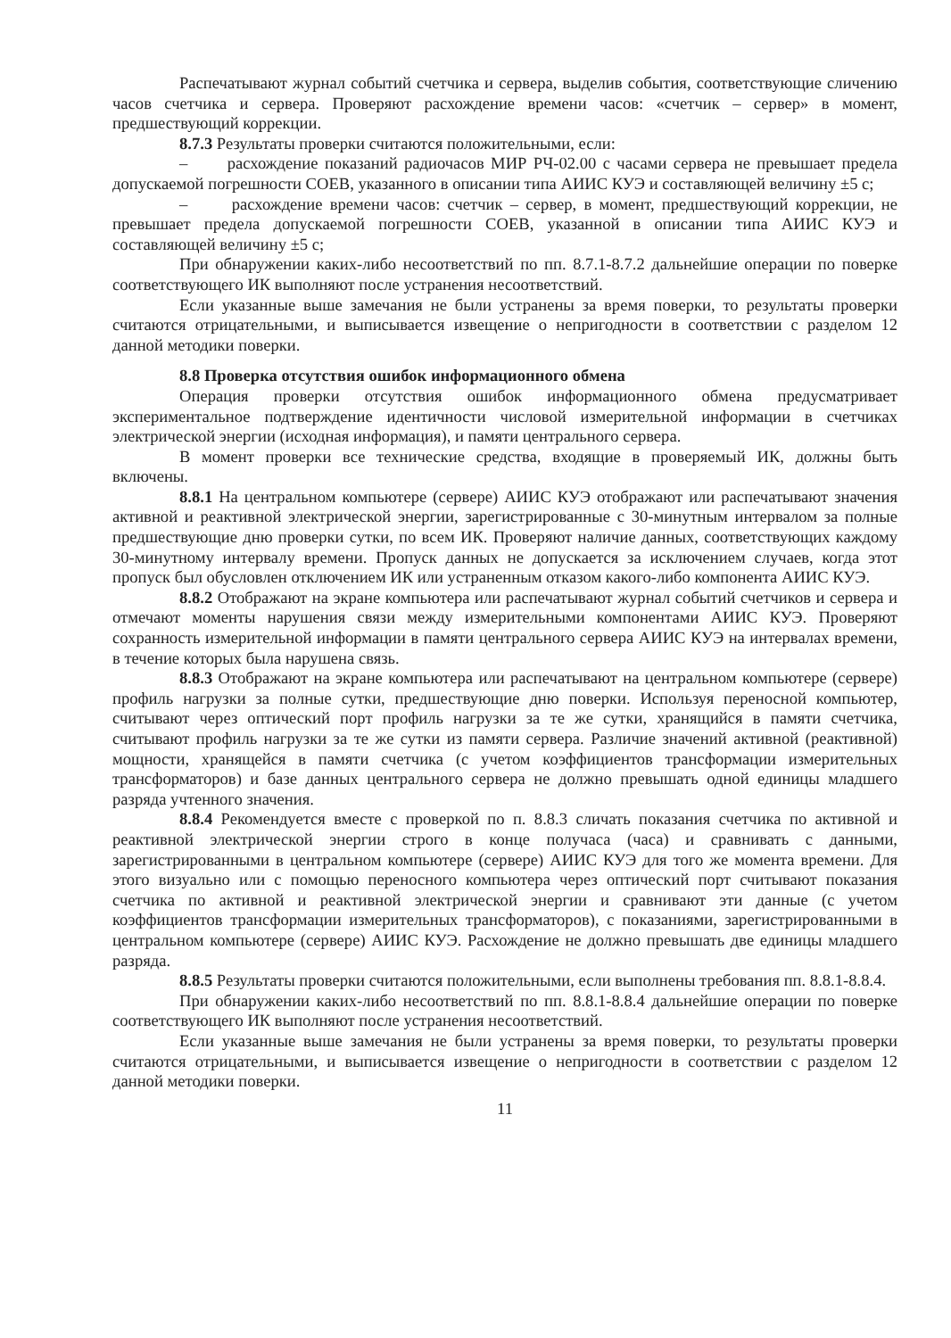Распечатывают журнал событий счетчика и сервера, выделив события, соответствующие сличению часов счетчика и сервера. Проверяют расхождение времени часов: «счетчик – сервер» в момент, предшествующий коррекции.
8.7.3 Результаты проверки считаются положительными, если:
– расхождение показаний радиочасов МИР РЧ-02.00 с часами сервера не превышает предела допускаемой погрешности СОЕВ, указанного в описании типа АИИС КУЭ и составляющей величину ±5 с;
– расхождение времени часов: счетчик – сервер, в момент, предшествующий коррекции, не превышает предела допускаемой погрешности СОЕВ, указанной в описании типа АИИС КУЭ и составляющей величину ±5 с;
При обнаружении каких-либо несоответствий по пп. 8.7.1-8.7.2 дальнейшие операции по поверке соответствующего ИК выполняют после устранения несоответствий.
Если указанные выше замечания не были устранены за время поверки, то результаты проверки считаются отрицательными, и выписывается извещение о непригодности в соответствии с разделом 12 данной методики поверки.
8.8 Проверка отсутствия ошибок информационного обмена
Операция проверки отсутствия ошибок информационного обмена предусматривает экспериментальное подтверждение идентичности числовой измерительной информации в счетчиках электрической энергии (исходная информация), и памяти центрального сервера.
В момент проверки все технические средства, входящие в проверяемый ИК, должны быть включены.
8.8.1 На центральном компьютере (сервере) АИИС КУЭ отображают или распечатывают значения активной и реактивной электрической энергии, зарегистрированные с 30-минутным интервалом за полные предшествующие дню проверки сутки, по всем ИК. Проверяют наличие данных, соответствующих каждому 30-минутному интервалу времени. Пропуск данных не допускается за исключением случаев, когда этот пропуск был обусловлен отключением ИК или устраненным отказом какого-либо компонента АИИС КУЭ.
8.8.2 Отображают на экране компьютера или распечатывают журнал событий счетчиков и сервера и отмечают моменты нарушения связи между измерительными компонентами АИИС КУЭ. Проверяют сохранность измерительной информации в памяти центрального сервера АИИС КУЭ на интервалах времени, в течение которых была нарушена связь.
8.8.3 Отображают на экране компьютера или распечатывают на центральном компьютере (сервере) профиль нагрузки за полные сутки, предшествующие дню поверки. Используя переносной компьютер, считывают через оптический порт профиль нагрузки за те же сутки, хранящийся в памяти счетчика, считывают профиль нагрузки за те же сутки из памяти сервера. Различие значений активной (реактивной) мощности, хранящейся в памяти счетчика (с учетом коэффициентов трансформации измерительных трансформаторов) и базе данных центрального сервера не должно превышать одной единицы младшего разряда учтенного значения.
8.8.4 Рекомендуется вместе с проверкой по п. 8.8.3 сличать показания счетчика по активной и реактивной электрической энергии строго в конце получаса (часа) и сравнивать с данными, зарегистрированными в центральном компьютере (сервере) АИИС КУЭ для того же момента времени. Для этого визуально или с помощью переносного компьютера через оптический порт считывают показания счетчика по активной и реактивной электрической энергии и сравнивают эти данные (с учетом коэффициентов трансформации измерительных трансформаторов), с показаниями, зарегистрированными в центральном компьютере (сервере) АИИС КУЭ. Расхождение не должно превышать две единицы младшего разряда.
8.8.5 Результаты проверки считаются положительными, если выполнены требования пп. 8.8.1-8.8.4.
При обнаружении каких-либо несоответствий по пп. 8.8.1-8.8.4 дальнейшие операции по поверке соответствующего ИК выполняют после устранения несоответствий.
Если указанные выше замечания не были устранены за время поверки, то результаты проверки считаются отрицательными, и выписывается извещение о непригодности в соответствии с разделом 12 данной методики поверки.
11